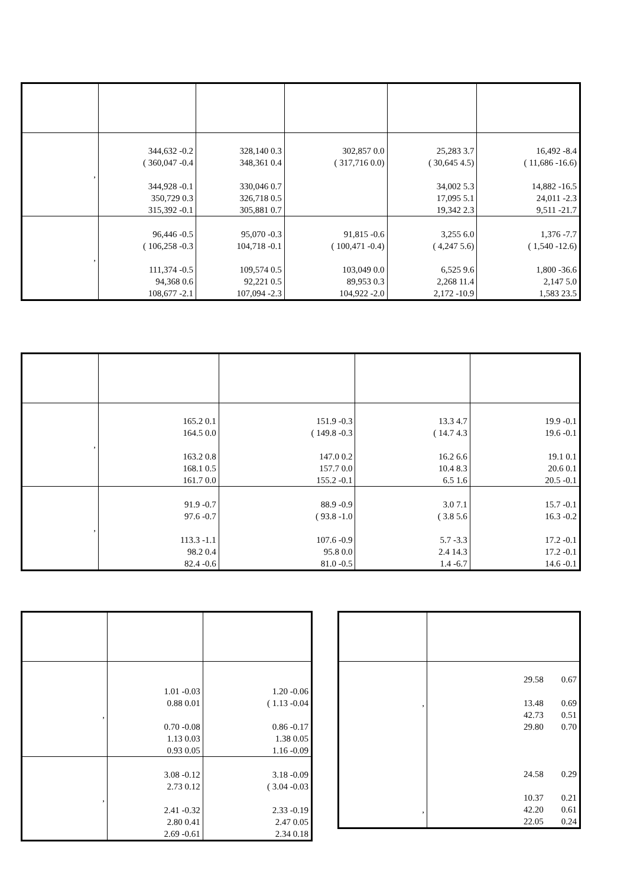| , | 344,632 -0.2 ( 360,047 -0.4 344,928 -0.1 350,729 0.3 315,392 -0.1 | 328,140 0.3 348,361 0.4 330,046 0.7 326,718 0.5 305,881 0.7 | 302,857 0.0 ( 317,716 0.0) | 25,283 3.7 ( 30,645 4.5) 34,002 5.3 17,095 5.1 19,342 2.3 | 16,492 -8.4 ( 11,686 -16.6) 14,882 -16.5 24,011 -2.3 9,511 -21.7 |
| , | 96,446 -0.5 ( 106,258 -0.3 111,374 -0.5 94,368 0.6 108,677 -2.1 | 95,070 -0.3 104,718 -0.1 109,574 0.5 92,221 0.5 107,094 -2.3 | 91,815 -0.6 ( 100,471 -0.4) 103,049 0.0 89,953 0.3 104,922 -2.0 | 3,255 6.0 ( 4,247 5.6) 6,525 9.6 2,268 11.4 2,172 -10.9 | 1,376 -7.7 ( 1,540 -12.6) 1,800 -36.6 2,147 5.0 1,583 23.5 |
| , | 165.2 0.1 164.5 0.0 163.2 0.8 168.1 0.5 161.7 0.0 | 151.9 -0.3 ( 149.8 -0.3 147.0 0.2 157.7 0.0 155.2 -0.1 | 13.3 4.7 ( 14.7 4.3 16.2 6.6 10.4 8.3 6.5 1.6 | 19.9 -0.1 19.6 -0.1 19.1 0.1 20.6 0.1 20.5 -0.1 |
| , | 91.9 -0.7 97.6 -0.7 113.3 -1.1 98.2 0.4 82.4 -0.6 | 88.9 -0.9 ( 93.8 -1.0 107.6 -0.9 95.8 0.0 81.0 -0.5 | 3.0 7.1 ( 3.8 5.6 5.7 -3.3 2.4 14.3 1.4 -6.7 | 15.7 -0.1 16.3 -0.2 17.2 -0.1 17.2 -0.1 14.6 -0.1 |
| , | 1.01 -0.03 0.88 0.01 0.70 -0.08 1.13 0.03 0.93 0.05 | 1.20 -0.06 ( 1.13 -0.04 0.86 -0.17 1.38 0.05 1.16 -0.09 |
| , | 3.08 -0.12 2.73 0.12 2.41 -0.32 2.80 0.41 2.69 -0.61 | 3.18 -0.09 ( 3.04 -0.03 2.33 -0.19 2.47 0.05 2.34 0.18 |
| , | 29.58 0.67 13.48 0.69 42.73 0.51 29.80 0.70 |
| , | 24.58 0.29 10.37 0.21 42.20 0.61 22.05 0.24 |